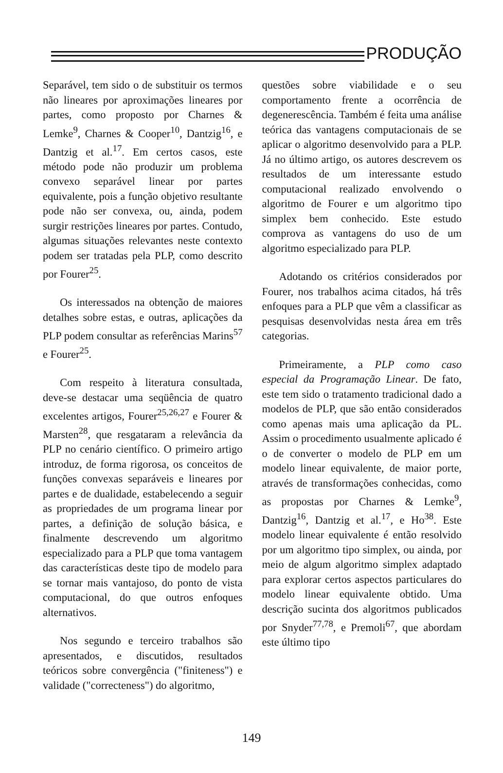PRODUÇÃO
Separável, tem sido o de substituir os termos não lineares por aproximações lineares por partes, como proposto por Charnes & Lemke<sup>9</sup>, Charnes & Cooper<sup>10</sup>, Dantzig<sup>16</sup>, e Dantzig et al.<sup>17</sup>. Em certos casos, este método pode não produzir um problema convexo separável linear por partes equivalente, pois a função objetivo resultante pode não ser convexa, ou, ainda, podem surgir restrições lineares por partes. Contudo, algumas situações relevantes neste contexto podem ser tratadas pela PLP, como descrito por Fourer<sup>25</sup>.
Os interessados na obtenção de maiores detalhes sobre estas, e outras, aplicações da PLP podem consultar as referências Marins<sup>57</sup> e Fourer<sup>25</sup>.
Com respeito à literatura consultada, deve-se destacar uma seqüência de quatro excelentes artigos, Fourer<sup>25,26,27</sup> e Fourer & Marsten<sup>28</sup>, que resgataram a relevância da PLP no cenário científico. O primeiro artigo introduz, de forma rigorosa, os conceitos de funções convexas separáveis e lineares por partes e de dualidade, estabelecendo a seguir as propriedades de um programa linear por partes, a definição de solução básica, e finalmente descrevendo um algoritmo especializado para a PLP que toma vantagem das características deste tipo de modelo para se tornar mais vantajoso, do ponto de vista computacional, do que outros enfoques alternativos.
Nos segundo e terceiro trabalhos são apresentados, e discutidos, resultados teóricos sobre convergência ("finiteness") e validade ("correcteness") do algoritmo,
questões sobre viabilidade e o seu comportamento frente a ocorrência de degenerescência. Também é feita uma análise teórica das vantagens computacionais de se aplicar o algoritmo desenvolvido para a PLP. Já no último artigo, os autores descrevem os resultados de um interessante estudo computacional realizado envolvendo o algoritmo de Fourer e um algoritmo tipo simplex bem conhecido. Este estudo comprova as vantagens do uso de um algoritmo especializado para PLP.
Adotando os critérios considerados por Fourer, nos trabalhos acima citados, há três enfoques para a PLP que vêm a classificar as pesquisas desenvolvidas nesta área em três categorias.
Primeiramente, a PLP como caso especial da Programação Linear. De fato, este tem sido o tratamento tradicional dado a modelos de PLP, que são então considerados como apenas mais uma aplicação da PL. Assim o procedimento usualmente aplicado é o de converter o modelo de PLP em um modelo linear equivalente, de maior porte, através de transformações conhecidas, como as propostas por Charnes & Lemke<sup>9</sup>, Dantzig<sup>16</sup>, Dantzig et al.<sup>17</sup>, e Ho<sup>38</sup>. Este modelo linear equivalente é então resolvido por um algoritmo tipo simplex, ou ainda, por meio de algum algoritmo simplex adaptado para explorar certos aspectos particulares do modelo linear equivalente obtido. Uma descrição sucinta dos algoritmos publicados por Snyder<sup>77,78</sup>, e Premoli<sup>67</sup>, que abordam este último tipo
149